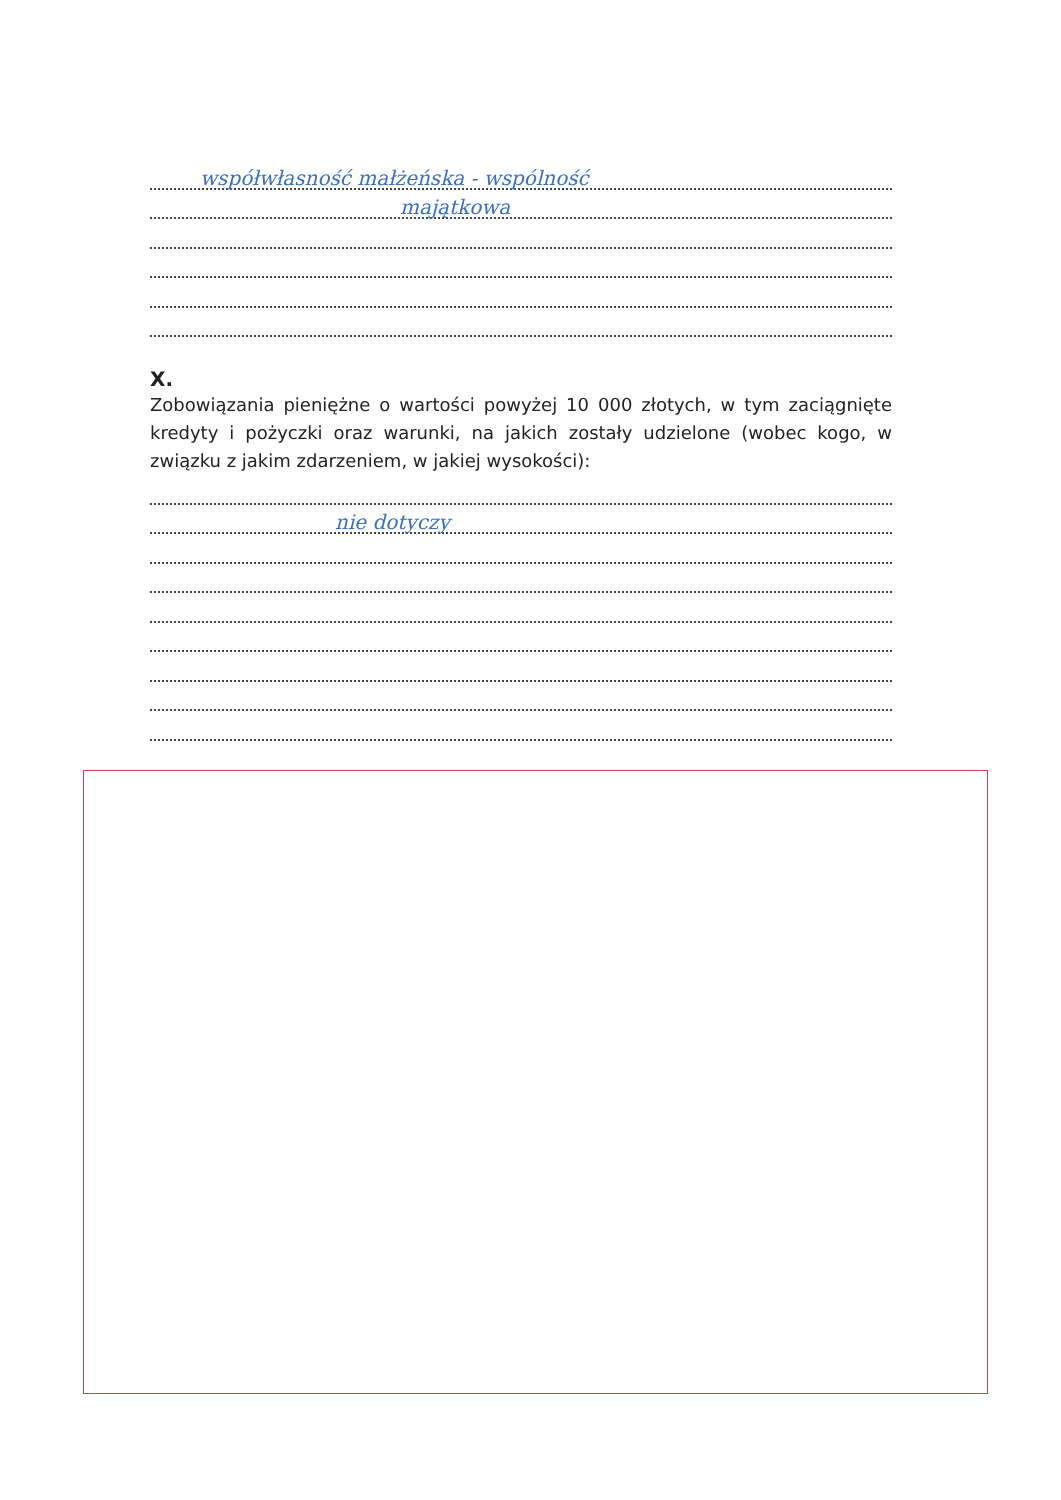współwłasność małżeńska - wspólność
majątkowa
X.
Zobowiązania pieniężne o wartości powyżej 10 000 złotych, w tym zaciągnięte kredyty i pożyczki oraz warunki, na jakich zostały udzielone (wobec kogo, w związku z jakim zdarzeniem, w jakiej wysokości):
nie dotyczy